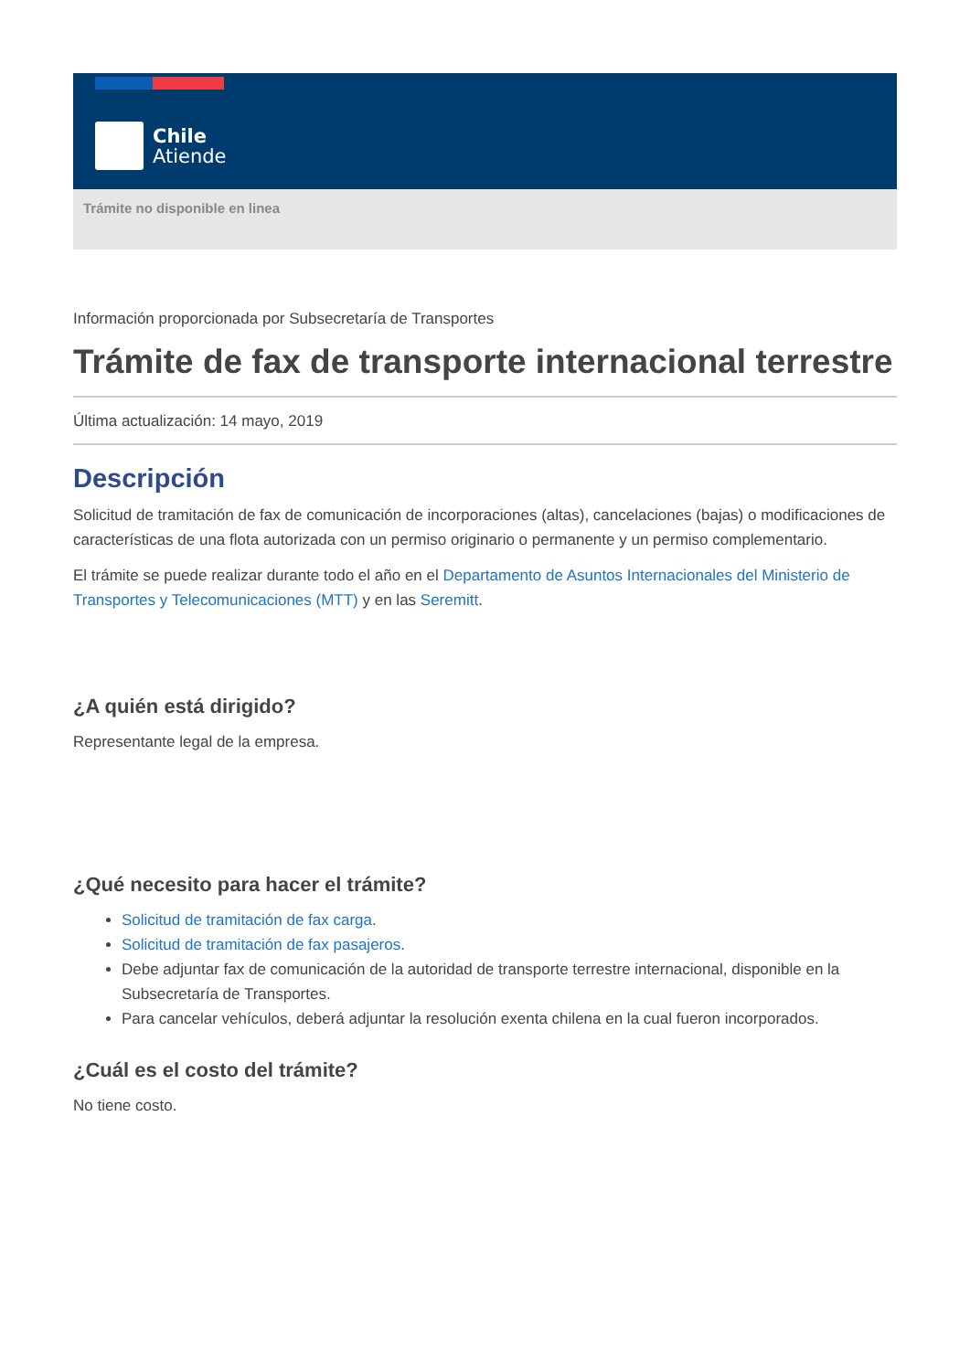Chile
Atiende
Trámite no disponible en linea
Información proporcionada por Subsecretaría de Transportes
Trámite de fax de transporte internacional terrestre
Última actualización: 14 mayo, 2019
Descripción
Solicitud de tramitación de fax de comunicación de incorporaciones (altas), cancelaciones (bajas) o modificaciones de características de una flota autorizada con un permiso originario o permanente y un permiso complementario.
El trámite se puede realizar durante todo el año en el Departamento de Asuntos Internacionales del Ministerio de Transportes y Telecomunicaciones (MTT) y en las Seremitt.
¿A quién está dirigido?
Representante legal de la empresa.
¿Qué necesito para hacer el trámite?
Solicitud de tramitación de fax carga.
Solicitud de tramitación de fax pasajeros.
Debe adjuntar fax de comunicación de la autoridad de transporte terrestre internacional, disponible en la Subsecretaría de Transportes.
Para cancelar vehículos, deberá adjuntar la resolución exenta chilena en la cual fueron incorporados.
¿Cuál es el costo del trámite?
No tiene costo.